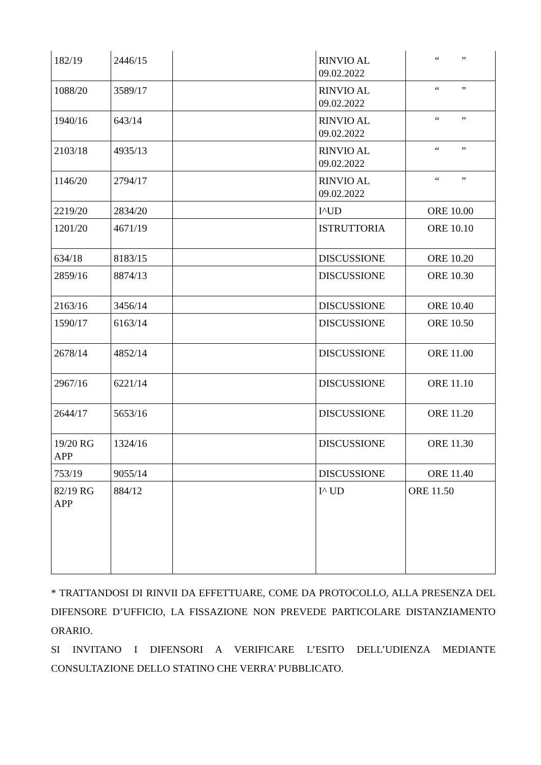| 182/19 | 2446/15 | | RINVIO AL 09.02.2022 | “ ” |
| 1088/20 | 3589/17 | | RINVIO AL 09.02.2022 | “ ” |
| 1940/16 | 643/14 | | RINVIO AL 09.02.2022 | “ ” |
| 2103/18 | 4935/13 | | RINVIO AL 09.02.2022 | “ ” |
| 1146/20 | 2794/17 | | RINVIO AL 09.02.2022 | “ ” |
| 2219/20 | 2834/20 | | I^UD | ORE 10.00 |
| 1201/20 | 4671/19 | | ISTRUTTORIA | ORE 10.10 |
| 634/18 | 8183/15 | | DISCUSSIONE | ORE 10.20 |
| 2859/16 | 8874/13 | | DISCUSSIONE | ORE 10.30 |
| 2163/16 | 3456/14 | | DISCUSSIONE | ORE 10.40 |
| 1590/17 | 6163/14 | | DISCUSSIONE | ORE 10.50 |
| 2678/14 | 4852/14 | | DISCUSSIONE | ORE 11.00 |
| 2967/16 | 6221/14 | | DISCUSSIONE | ORE 11.10 |
| 2644/17 | 5653/16 | | DISCUSSIONE | ORE 11.20 |
| 19/20 RG APP | 1324/16 | | DISCUSSIONE | ORE 11.30 |
| 753/19 | 9055/14 | | DISCUSSIONE | ORE 11.40 |
| 82/19 RG APP | 884/12 | | I^ UD | ORE 11.50 |
* TRATTANDOSI DI RINVII DA EFFETTUARE, COME DA PROTOCOLLO, ALLA PRESENZA DEL DIFENSORE D’UFFICIO, LA FISSAZIONE NON PREVEDE PARTICOLARE DISTANZIAMENTO ORARIO.
SI INVITANO I DIFENSORI A VERIFICARE L’ESITO DELL’UDIENZA MEDIANTE CONSULTAZIONE DELLO STATINO CHE VERRA’ PUBBLICATO.